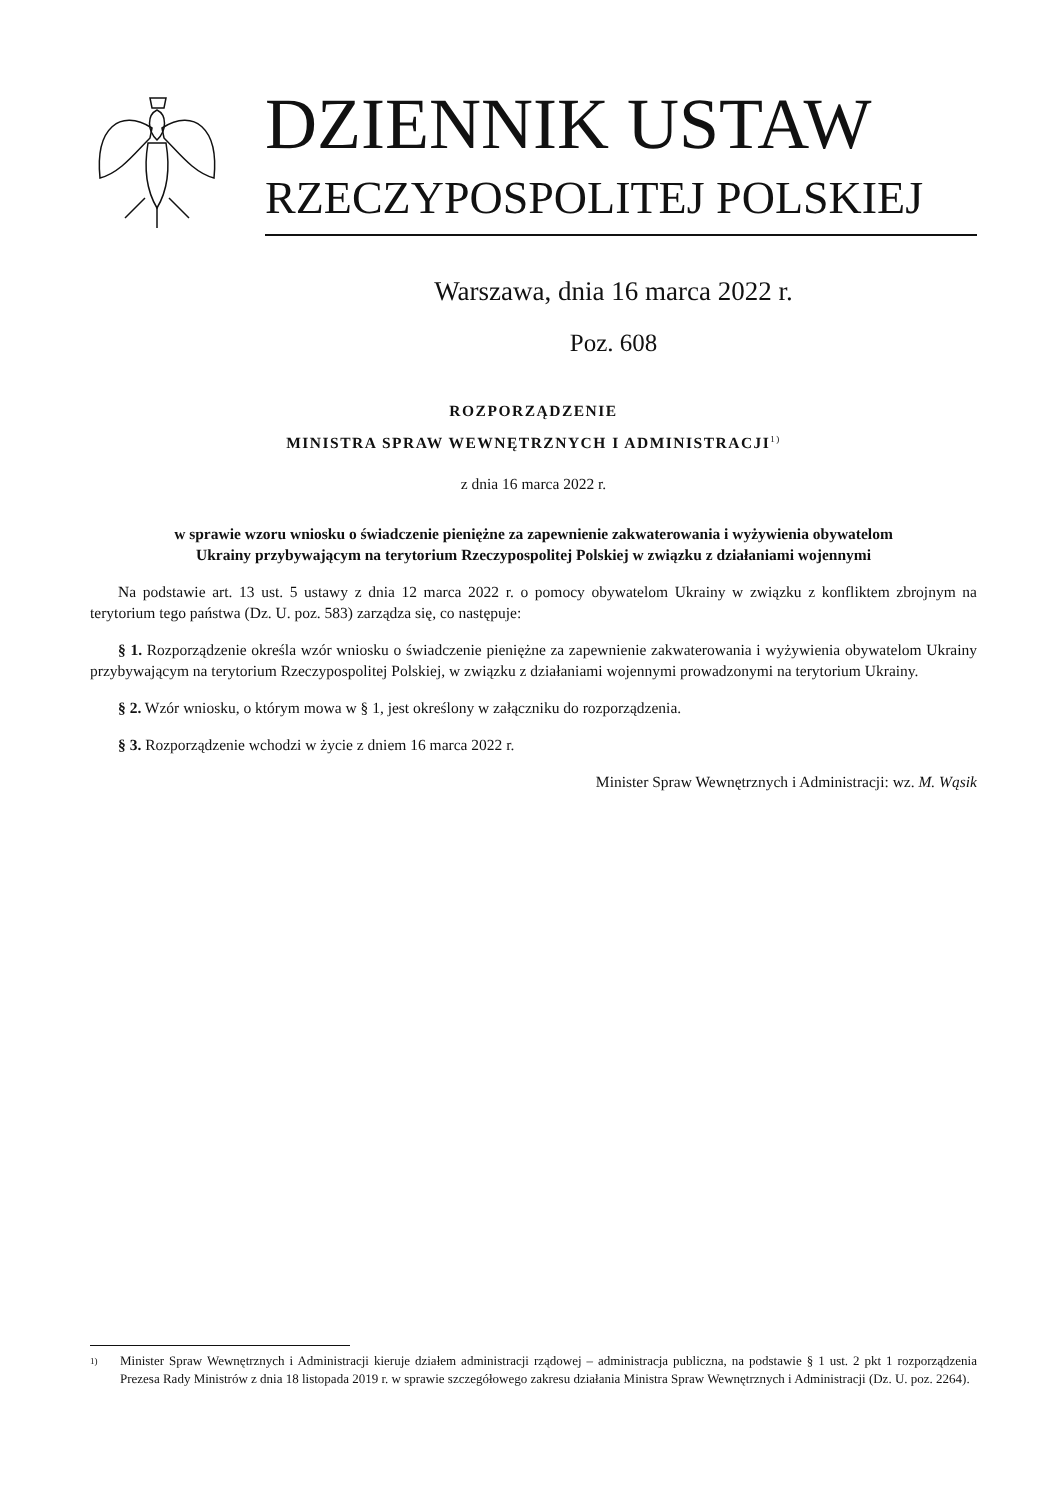DZIENNIK USTAW
RZECZYPOSPOLITEJ POLSKIEJ
Warszawa, dnia 16 marca 2022 r.
Poz. 608
ROZPORZĄDZENIE
MINISTRA SPRAW WEWNĘTRZNYCH I ADMINISTRACJI<sup>1)</sup>
z dnia 16 marca 2022 r.
w sprawie wzoru wniosku o świadczenie pieniężne za zapewnienie zakwaterowania i wyżywienia obywatelom
Ukrainy przybywającym na terytorium Rzeczypospolitej Polskiej w związku z działaniami wojennymi
Na podstawie art. 13 ust. 5 ustawy z dnia 12 marca 2022 r. o pomocy obywatelom Ukrainy w związku z konfliktem zbrojnym na terytorium tego państwa (Dz. U. poz. 583) zarządza się, co następuje:
§ 1. Rozporządzenie określa wzór wniosku o świadczenie pieniężne za zapewnienie zakwaterowania i wyżywienia obywatelom Ukrainy przybywającym na terytorium Rzeczypospolitej Polskiej, w związku z działaniami wojennymi prowadzonymi na terytorium Ukrainy.
§ 2. Wzór wniosku, o którym mowa w § 1, jest określony w załączniku do rozporządzenia.
§ 3. Rozporządzenie wchodzi w życie z dniem 16 marca 2022 r.
Minister Spraw Wewnętrznych i Administracji: wz. M. Wąsik
1)
Minister Spraw Wewnętrznych i Administracji kieruje działem administracji rządowej – administracja publiczna, na podstawie § 1 ust. 2 pkt 1 rozporządzenia Prezesa Rady Ministrów z dnia 18 listopada 2019 r. w sprawie szczegółowego zakresu działania Ministra Spraw Wewnętrznych i Administracji (Dz. U. poz. 2264).